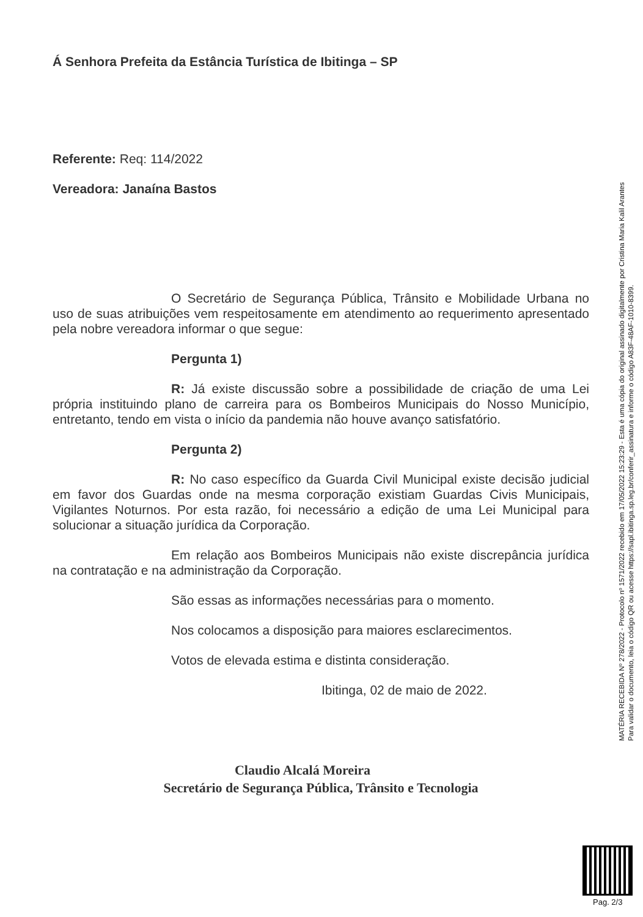Á Senhora Prefeita da Estância Turística de Ibitinga – SP
Referente: Req: 114/2022
Vereadora: Janaína Bastos
O Secretário de Segurança Pública, Trânsito e Mobilidade Urbana no uso de suas atribuições vem respeitosamente em atendimento ao requerimento apresentado pela nobre vereadora informar o que segue:
Pergunta 1)
R: Já existe discussão sobre a possibilidade de criação de uma Lei própria instituindo plano de carreira para os Bombeiros Municipais do Nosso Município, entretanto, tendo em vista o início da pandemia não houve avanço satisfatório.
Pergunta 2)
R: No caso específico da Guarda Civil Municipal existe decisão judicial em favor dos Guardas onde na mesma corporação existiam Guardas Civis Municipais, Vigilantes Noturnos. Por esta razão, foi necessário a edição de uma Lei Municipal para solucionar a situação jurídica da Corporação.
Em relação aos Bombeiros Municipais não existe discrepância jurídica na contratação e na administração da Corporação.
São essas as informações necessárias para o momento.
Nos colocamos a disposição para maiores esclarecimentos.
Votos de elevada estima e distinta consideração.
Ibitinga, 02 de maio de 2022.
Claudio Alcalá Moreira
Secretário de Segurança Pública, Trânsito e Tecnologia
MATÉRIA RECEBIDA Nº 278/2022 - Protocolo nº 1571/2022 recebido em 17/05/2022 15:23:29 - Esta é uma cópia do original assinado digitalmente por Cristina Maria Kalil Arantes
Para validar o documento, leia o código QR ou acesse https://sapl.ibitinga.sp.leg.br/conferir_assinatura e informe o código A83F-48AF-1010-8399.
Pag. 2/3